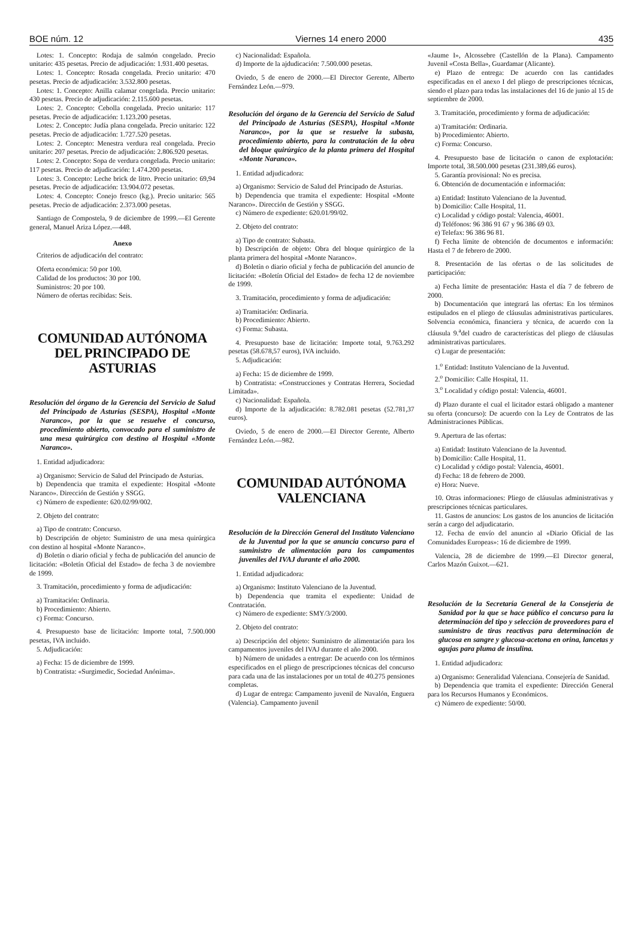BOE núm. 12 Viernes 14 enero 2000 435
Lotes: 1. Concepto: Rodaja de salmón congelado. Precio unitario: 435 pesetas. Precio de adjudicación: 1.931.400 pesetas.
Lotes: 1. Concepto: Rosada congelada. Precio unitario: 470 pesetas. Precio de adjudicación: 3.532.800 pesetas.
Lotes: 1. Concepto: Anilla calamar congelada. Precio unitario: 430 pesetas. Precio de adjudicación: 2.115.600 pesetas.
Lotes: 2. Concepto: Cebolla congelada. Precio unitario: 117 pesetas. Precio de adjudicación: 1.123.200 pesetas.
Lotes: 2. Concepto: Judía plana congelada. Precio unitario: 122 pesetas. Precio de adjudicación: 1.727.520 pesetas.
Lotes: 2. Concepto: Menestra verdura real congelada. Precio unitario: 207 pesetas. Precio de adjudicación: 2.806.920 pesetas.
Lotes: 2. Concepto: Sopa de verdura congelada. Precio unitario: 117 pesetas. Precio de adjudicación: 1.474.200 pesetas.
Lotes: 3. Concepto: Leche brick de litro. Precio unitario: 69,94 pesetas. Precio de adjudicación: 13.904.072 pesetas.
Lotes: 4. Concepto: Conejo fresco (kg.). Precio unitario: 565 pesetas. Precio de adjudicación: 2.373.000 pesetas.
Santiago de Compostela, 9 de diciembre de 1999.—El Gerente general, Manuel Ariza López.—448.
Anexo
Criterios de adjudicación del contrato:
Oferta económica: 50 por 100.
Calidad de los productos: 30 por 100.
Suministros: 20 por 100.
Número de ofertas recibidas: Seis.
COMUNIDAD AUTÓNOMA
DEL PRINCIPADO DE ASTURIAS
Resolución del órgano de la Gerencia del Servicio de Salud del Principado de Asturias (SESPA), Hospital «Monte Naranco», por la que se resuelve el concurso, procedimiento abierto, convocado para el suministro de una mesa quirúrgica con destino al Hospital «Monte Naranco».
1. Entidad adjudicadora:
a) Organismo: Servicio de Salud del Principado de Asturias.
b) Dependencia que tramita el expediente: Hospital «Monte Naranco». Dirección de Gestión y SSGG.
c) Número de expediente: 620.02/99/002.
2. Objeto del contrato:
a) Tipo de contrato: Concurso.
b) Descripción de objeto: Suministro de una mesa quirúrgica con destino al hospital «Monte Naranco».
d) Boletín o diario oficial y fecha de publicación del anuncio de licitación: «Boletín Oficial del Estado» de fecha 3 de noviembre de 1999.
3. Tramitación, procedimiento y forma de adjudicación:
a) Tramitación: Ordinaria.
b) Procedimiento: Abierto.
c) Forma: Concurso.
4. Presupuesto base de licitación: Importe total, 7.500.000 pesetas, IVA incluido.
5. Adjudicación:
a) Fecha: 15 de diciembre de 1999.
b) Contratista: «Surgimedic, Sociedad Anónima».
c) Nacionalidad: Española.
d) Importe de la ajdudicación: 7.500.000 pesetas.
Oviedo, 5 de enero de 2000.—El Director Gerente, Alberto Fernández León.—979.
Resolución del órgano de la Gerencia del Servicio de Salud del Principado de Asturias (SESPA), Hospital «Monte Naranco», por la que se resuelve la subasta, procedimiento abierto, para la contratación de la obra del bloque quirúrgico de la planta primera del Hospital «Monte Naranco».
1. Entidad adjudicadora:
a) Organismo: Servicio de Salud del Principado de Asturias.
b) Dependencia que tramita el expediente: Hospital «Monte Naranco». Dirección de Gestión y SSGG.
c) Número de expediente: 620.01/99/02.
2. Objeto del contrato:
a) Tipo de contrato: Subasta.
b) Descripción de objeto: Obra del bloque quirúrgico de la planta primera del hospital «Monte Naranco».
d) Boletín o diario oficial y fecha de publicación del anuncio de licitación: «Boletín Oficial del Estado» de fecha 12 de noviembre de 1999.
3. Tramitación, procedimiento y forma de adjudicación:
a) Tramitación: Ordinaria.
b) Procedimiento: Abierto.
c) Forma: Subasta.
4. Presupuesto base de licitación: Importe total, 9.763.292 pesetas (58.678,57 euros), IVA incluido.
5. Adjudicación:
a) Fecha: 15 de diciembre de 1999.
b) Contratista: «Construcciones y Contratas Herrera, Sociedad Limitada».
c) Nacionalidad: Española.
d) Importe de la adjudicación: 8.782.081 pesetas (52.781,37 euros).
Oviedo, 5 de enero de 2000.—El Director Gerente, Alberto Fernández León.—982.
COMUNIDAD AUTÓNOMA
VALENCIANA
Resolución de la Dirección General del Instituto Valenciano de la Juventud por la que se anuncia concurso para el suministro de alimentación para los campamentos juveniles del IVAJ durante el año 2000.
1. Entidad adjudicadora:
a) Organismo: Instituto Valenciano de la Juventud.
b) Dependencia que tramita el expediente: Unidad de Contratación.
c) Número de expediente: SMY/3/2000.
2. Objeto del contrato:
a) Descripción del objeto: Suministro de alimentación para los campamentos juveniles del IVAJ durante el año 2000.
b) Número de unidades a entregar: De acuerdo con los términos especificados en el pliego de prescripciones técnicas del concurso para cada una de las instalaciones por un total de 40.275 pensiones completas.
d) Lugar de entrega: Campamento juvenil de Navalón, Enguera (Valencia). Campamento juvenil
«Jaume I», Alcossebre (Castellón de la Plana). Campamento Juvenil «Costa Bella», Guardamar (Alicante).
e) Plazo de entrega: De acuerdo con las cantidades especificadas en el anexo I del pliego de prescripciones técnicas, siendo el plazo para todas las instalaciones del 16 de junio al 15 de septiembre de 2000.
3. Tramitación, procedimiento y forma de adjudicación:
a) Tramitación: Ordinaria.
b) Procedimiento: Abierto.
c) Forma: Concurso.
4. Presupuesto base de licitación o canon de explotación: Importe total, 38.500.000 pesetas (231.389,66 euros).
5. Garantía provisional: No es precisa.
6. Obtención de documentación e información:
a) Entidad: Instituto Valenciano de la Juventud.
b) Domicilio: Calle Hospital, 11.
c) Localidad y código postal: Valencia, 46001.
d) Teléfonos: 96 386 91 67 y 96 386 69 03.
e) Telefax: 96 386 96 81.
f) Fecha límite de obtención de documentos e información: Hasta el 7 de febrero de 2000.
8. Presentación de las ofertas o de las solicitudes de participación:
a) Fecha límite de presentación: Hasta el día 7 de febrero de 2000.
b) Documentación que integrará las ofertas: En los términos estipulados en el pliego de cláusulas administrativas particulares. Solvencia económica, financiera y técnica, de acuerdo con la cláusula 9.<sup>a</sup>del cuadro de características del pliego de cláusulas administrativas particulares.
c) Lugar de presentación:
1.<sup>o</sup> Entidad: Instituto Valenciano de la Juventud.
2.<sup>o</sup> Domicilio: Calle Hospital, 11.
3.<sup>o</sup> Localidad y código postal: Valencia, 46001.
d) Plazo durante el cual el licitador estará obligado a mantener su oferta (concurso): De acuerdo con la Ley de Contratos de las Administraciones Públicas.
9. Apertura de las ofertas:
a) Entidad: Instituto Valenciano de la Juventud.
b) Domicilio: Calle Hospital, 11.
c) Localidad y código postal: Valencia, 46001.
d) Fecha: 18 de febrero de 2000.
e) Hora: Nueve.
10. Otras informaciones: Pliego de cláusulas administrativas y prescripciones técnicas particulares.
11. Gastos de anuncios: Los gastos de los anuncios de licitación serán a cargo del adjudicatario.
12. Fecha de envío del anuncio al «Diario Oficial de las Comunidades Europeas»: 16 de diciembre de 1999.
Valencia, 28 de diciembre de 1999.—El Director general, Carlos Mazón Guixot.—621.
Resolución de la Secretaría General de la Consejería de Sanidad por la que se hace público el concurso para la determinación del tipo y selección de proveedores para el suministro de tiras reactivas para determinación de glucosa en sangre y glucosa-acetona en orina, lancetas y agujas para pluma de insulina.
1. Entidad adjudicadora:
a) Organismo: Generalidad Valenciana. Consejería de Sanidad.
b) Dependencia que tramita el expediente: Dirección General para los Recursos Humanos y Económicos.
c) Número de expediente: 50/00.